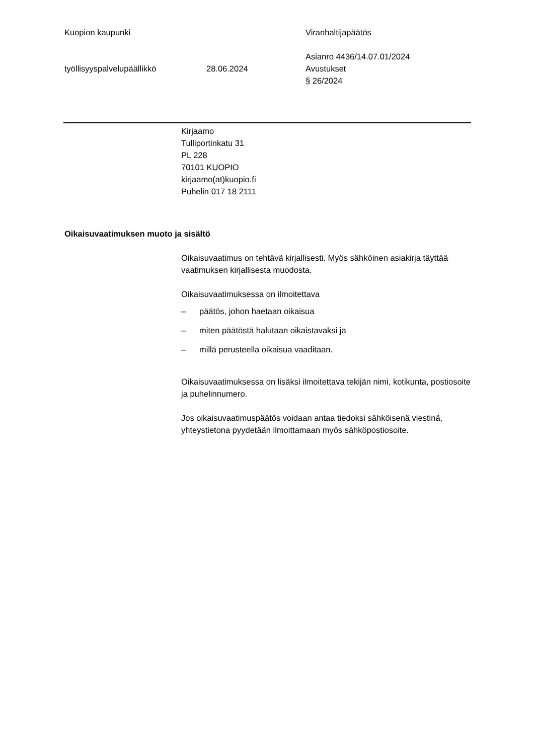Kuopion kaupunki Viranhaltijapäätös
Asianro 4436/14.07.01/2024
työllisyyspalvelupäällikkö 28.06.2024 Avustukset
§ 26/2024
Kirjaamo
Tulliportinkatu 31
PL 228
70101 KUOPIO
kirjaamo(at)kuopio.fi
Puhelin 017 18 2111
Oikaisuvaatimuksen muoto ja sisältö
Oikaisuvaatimus on tehtävä kirjallisesti. Myös sähköinen asiakirja täyttää vaatimuksen kirjallisesta muodosta.
Oikaisuvaatimuksessa on ilmoitettava
– päätös, johon haetaan oikaisua
– miten päätöstä halutaan oikaistavaksi ja
– millä perusteella oikaisua vaaditaan.
Oikaisuvaatimuksessa on lisäksi ilmoitettava tekijän nimi, kotikunta, postiosoite ja puhelinnumero.
Jos oikaisuvaatimuspäätös voidaan antaa tiedoksi sähköisenä viestinä, yhteystietona pyydetään ilmoittamaan myös sähköpostiosoite.